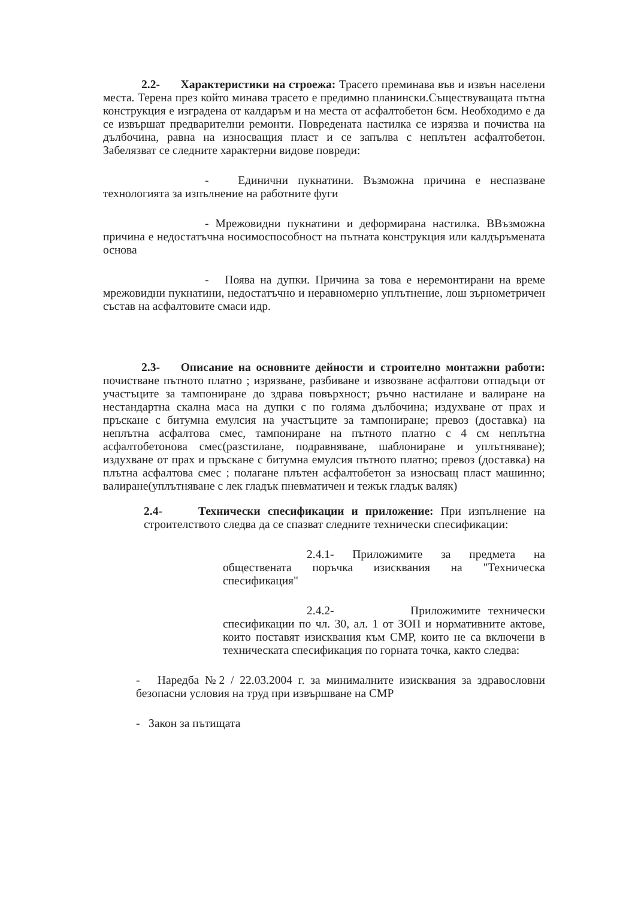2.2- Характеристики на строежа: Трасето преминава във и извън населени места. Терена през който минава трасето е предимно планински.Съществуващата пътна конструкция е изградена от калдаръм и на места от асфалтобетон 6см. Необходимо е да се извършат предварителни ремонти. Повредената настилка се изрязва и почиства на дълбочина, равна на износващия пласт и се запълва с неплътен асфалтобетон. Забелязват се следните характерни видове повреди:
- Единични пукнатини. Възможна причина е неспазване технологията за изпълнение на работните фуги
- Мрежовидни пукнатини и деформирана настилка. ВВъзможна причина е недостатъчна носимоспособност на пътната конструкция или калдъръмената основа
- Поява на дупки. Причина за това е неремонтирани на време мрежовидни пукнатини, недостатъчно и неравномерно уплътнение, лош зърнометричен състав на асфалтовите смаси идр.
2.3- Описание на основните дейности и строително монтажни работи: почистване пътното платно ; изрязване, разбиване и извозване асфалтови отпадъци от участъците за тампониране до здрава повърхност; ръчно настилане и валиране на нестандартна скална маса на дупки с по голяма дълбочина; издухване от прах и пръскане с битумна емулсия на участъците за тампониране; превоз (доставка) на неплътна асфалтова смес, тампониране на пътното платно с 4 см неплътна асфалтобетонова смес(разстилане, подравняване, шаблониране и уплътняване); издухване от прах и пръскане с битумна емулсия пътното платно; превоз (доставка) на плътна асфалтова смес ; полагане плътен асфалтобетон за износващ пласт машинно; валиране(уплътняване с лек гладък пневматичен и тежък гладък валяк)
2.4- Технически спесификации и приложение: При изпълнение на строителството следва да се спазват следните технически спесификации:
2.4.1- Приложимите за предмета на обществената поръчка изисквания на "Техническа спесификация"
2.4.2- Приложимите технически спесификации по чл. 30, ал. 1 от ЗОП и нормативните актове, които поставят изисквания към СМР, които не са включени в техническата спесификация по горната точка, както следва:
- Наредба №2 / 22.03.2004 г. за минималните изисквания за здравословни безопасни условия на труд при извършване на СМР
- Закон за пътищата